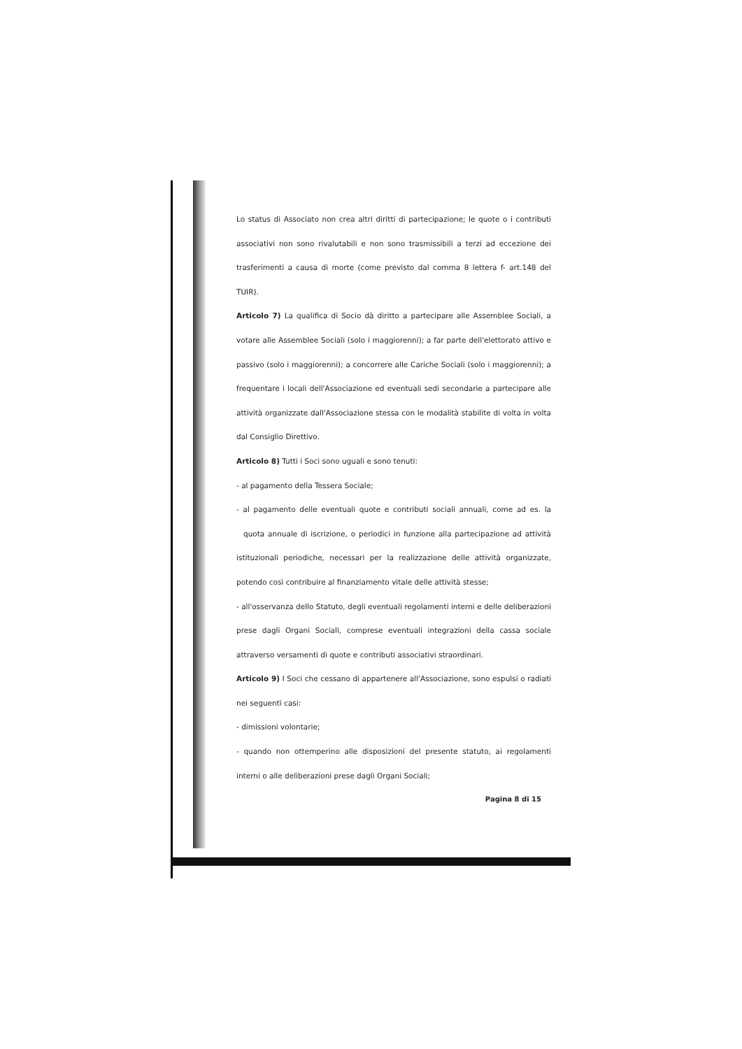Lo status di Associato non crea altri diritti di partecipazione; le quote o i contributi associativi non sono rivalutabili e non sono trasmissibili a terzi ad eccezione dei trasferimenti a causa di morte (come previsto dal comma 8 lettera f- art.148 del TUIR).
Articolo 7) La qualifica di Socio dà diritto a partecipare alle Assemblee Sociali, a votare alle Assemblee Sociali (solo i maggiorenni); a far parte dell'elettorato attivo e passivo (solo i maggiorenni); a concorrere alle Cariche Sociali (solo i maggiorenni); a frequentare i locali dell'Associazione ed eventuali sedi secondarie a partecipare alle attività organizzate dall'Associazione stessa con le modalità stabilite di volta in volta dal Consiglio Direttivo.
Articolo 8) Tutti i Soci sono uguali e sono tenuti:
- al pagamento della Tessera Sociale;
- al pagamento delle eventuali quote e contributi sociali annuali, come ad es. la quota annuale di iscrizione, o periodici in funzione alla partecipazione ad attività istituzionali periodiche, necessari per la realizzazione delle attività organizzate, potendo così contribuire al finanziamento vitale delle attività stesse;
- all'osservanza dello Statuto, degli eventuali regolamenti interni e delle deliberazioni prese dagli Organi Sociali, comprese eventuali integrazioni della cassa sociale attraverso versamenti di quote e contributi associativi straordinari.
Articolo 9) I Soci che cessano di appartenere all'Associazione, sono espulsi o radiati nei seguenti casi:
- dimissioni volontarie;
- quando non ottemperino alle disposizioni del presente statuto, ai regolamenti interni o alle deliberazioni prese dagli Organi Sociali;
Pagina 8 di 15